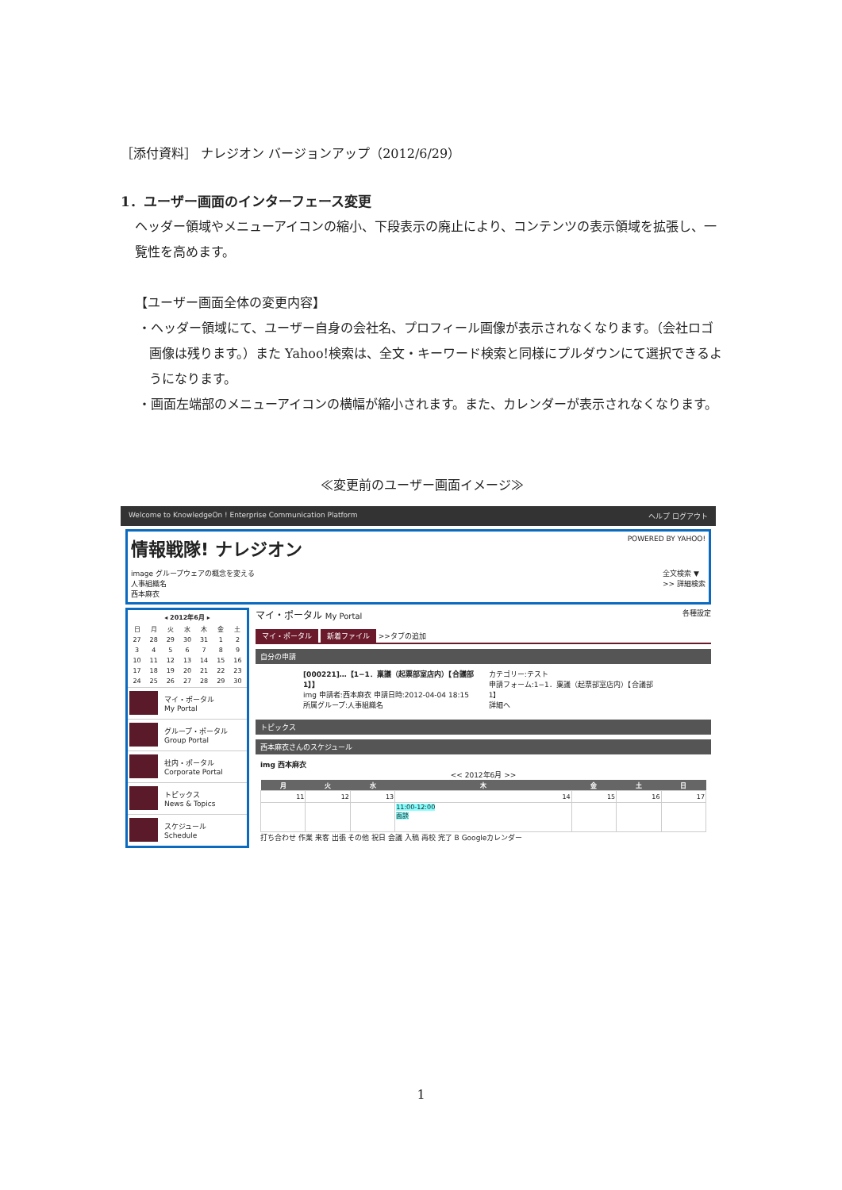［添付資料］ ナレジオン バージョンアップ（2012/6/29）
1．ユーザー画面のインターフェース変更
ヘッダー領域やメニューアイコンの縮小、下段表示の廃止により、コンテンツの表示領域を拡張し、一覧性を高めます。
【ユーザー画面全体の変更内容】
・ヘッダー領域にて、ユーザー自身の会社名、プロフィール画像が表示されなくなります。（会社ロゴ画像は残ります。）また Yahoo!検索は、全文・キーワード検索と同様にプルダウンにて選択できるようになります。
・画面左端部のメニューアイコンの横幅が縮小されます。また、カレンダーが表示されなくなります。
≪変更前のユーザー画面イメージ≫
Welcome to KnowledgeOn ! Enterprise Communication Platform ヘルプ ログアウト
情報戦隊! ナレジオン POWERED BY YAHOO!
image グループウェアの概念を変える
人事組織名
西本麻衣
全文検索 ▼
>> 詳細検索
| ◂ 2012年6月 ▸ | | | | | | |
| --- | --- | --- | --- | --- | --- | --- |
| 日 | 月 | 火 | 水 | 木 | 金 | 土 |
| 27 | 28 | 29 | 30 | 31 | 1 | 2 |
| 3 | 4 | 5 | 6 | 7 | 8 | 9 |
| 10 | 11 | 12 | 13 | 14 | 15 | 16 |
| 17 | 18 | 19 | 20 | 21 | 22 | 23 |
| 24 | 25 | 26 | 27 | 28 | 29 | 30 |
マイ・ポータル
My Portal
グループ・ポータル
Group Portal
社内・ポータル
Corporate Portal
トピックス
News & Topics
スケジュール
Schedule
マイ・ポータル My Portal 各種設定
マイ・ポータル 新着ファイル >>タブの追加
自分の申請
[000221]…【1−1．稟議（起票部室店内）【合議部1】】
img 申請者:西本麻衣 申請日時:2012-04-04 18:15
所属グループ:人事組織名
カテゴリー:テスト
申請フォーム:1−1．稟議（起票部室店内）【合議部1】
詳細へ
トピックス
西本麻衣さんのスケジュール
img 西本麻衣
<< 2012年6月 >>
| 月 | 火 | 水 | 木 | 金 | 土 | 日 |
| --- | --- | --- | --- | --- | --- | --- |
| 11 | 12 | 13 | 14 | 15 | 16 | 17 |
| | | | 11:00-12:00 面談 | | | |
打ち合わせ 作業 来客 出張 その他 祝日 会議 入稿 再校 完了 B Googleカレンダー
1